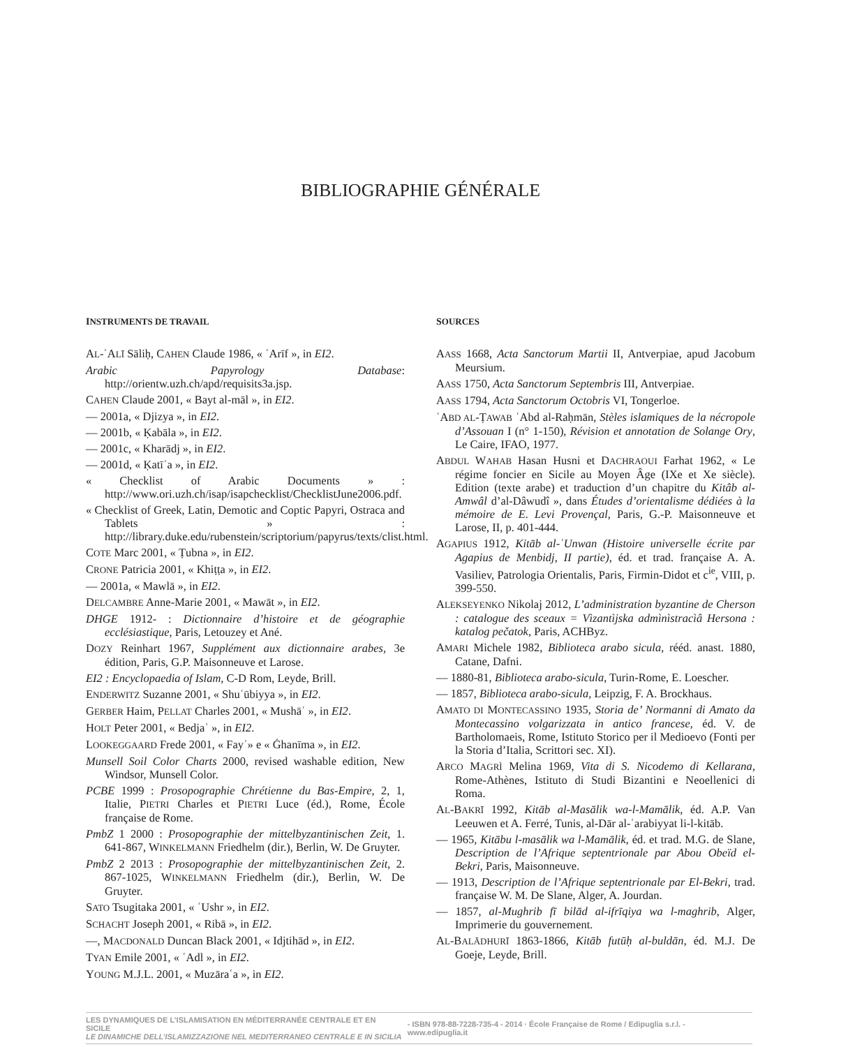BIBLIOGRAPHIE GÉNÉRALE
INSTRUMENTS DE TRAVAIL
AL-ʿALĪ Sāliḥ, CAHEN Claude 1986, « ʿArīf », in EI2.
Arabic Papyrology Database: http://orientw.uzh.ch/apd/requisits3a.jsp.
CAHEN Claude 2001, « Bayt al-māl », in EI2.
— 2001a, « Djizya », in EI2.
— 2001b, « Ḳabāla », in EI2.
— 2001c, « Kharādj », in EI2.
— 2001d, « Ḳatīʾa », in EI2.
« Checklist of Arabic Documents » : http://www.ori.uzh.ch/isap/isapchecklist/ChecklistJune2006.pdf.
« Checklist of Greek, Latin, Demotic and Coptic Papyri, Ostraca and Tablets » : http://library.duke.edu/rubenstein/scriptorium/papyrus/texts/clist.html.
COTE Marc 2001, « Ṭubna », in EI2.
CRONE Patricia 2001, « Khiṭṭa », in EI2.
— 2001a, « Mawlā », in EI2.
DELCAMBRE Anne-Marie 2001, « Mawāt », in EI2.
DHGE 1912- : Dictionnaire d’histoire et de géographie ecclésiastique, Paris, Letouzey et Ané.
DOZY Reinhart 1967, Supplément aux dictionnaire arabes, 3e édition, Paris, G.P. Maisonneuve et Larose.
EI2 : Encyclopaedia of Islam, C-D Rom, Leyde, Brill.
ENDERWITZ Suzanne 2001, « Shuʿūbiyya », in EI2.
GERBER Haim, PELLAT Charles 2001, « Mushāʿ », in EI2.
HOLT Peter 2001, « Bedjaʾ », in EI2.
LOOKEGGAARD Frede 2001, « Fayʾ» e « Ġhanīma », in EI2.
Munsell Soil Color Charts 2000, revised washable edition, New Windsor, Munsell Color.
PCBE 1999 : Prosopographie Chrétienne du Bas-Empire, 2, 1, Italie, PIETRI Charles et PIETRI Luce (éd.), Rome, École française de Rome.
PmbZ 1 2000 : Prosopographie der mittelbyzantinischen Zeit, 1. 641-867, WINKELMANN Friedhelm (dir.), Berlin, W. De Gruyter.
PmbZ 2 2013 : Prosopographie der mittelbyzantinischen Zeit, 2. 867-1025, WINKELMANN Friedhelm (dir.), Berlin, W. De Gruyter.
SATO Tsugitaka 2001, « ʿUshr », in EI2.
SCHACHT Joseph 2001, « Ribā », in EI2.
—, MACDONALD Duncan Black 2001, « Idjtihād », in EI2.
TYAN Emile 2001, « ʿAdl », in EI2.
YOUNG M.J.L. 2001, « Muzāraʿa », in EI2.
SOURCES
AASS 1668, Acta Sanctorum Martii II, Antverpiae, apud Jacobum Meursium.
AASS 1750, Acta Sanctorum Septembris III, Antverpiae.
AASS 1794, Acta Sanctorum Octobris VI, Tongerloe.
ʿABD AL-ṬAWAB ʿAbd al-Raḥmān, Stèles islamiques de la nécropole d’Assouan I (n° 1-150), Révision et annotation de Solange Ory, Le Caire, IFAO, 1977.
ABDUL WAHAB Hasan Husni et DACHRAOUI Farhat 1962, « Le régime foncier en Sicile au Moyen Âge (IXe et Xe siècle). Edition (texte arabe) et traduction d’un chapitre du Kitâb al-Amwâl d’al-Dâwudî », dans Études d’orientalisme dédiées à la mémoire de E. Levi Provençal, Paris, G.-P. Maisonneuve et Larose, II, p. 401-444.
AGAPIUS 1912, Kitāb al-ʿUnwan (Histoire universelle écrite par Agapius de Menbidj, II partie), éd. et trad. française A. A. Vasiliev, Patrologia Orientalis, Paris, Firmin-Didot et c<sup>ie</sup>, VIII, p. 399-550.
ALEKSEYENKO Nikolaj 2012, L’administration byzantine de Cherson : catalogue des sceaux = Vìzantìjska admìnìstracìâ Hersona : katalog pečatok, Paris, ACHByz.
AMARI Michele 1982, Biblioteca arabo sicula, rééd. anast. 1880, Catane, Dafni.
— 1880-81, Biblioteca arabo-sicula, Turin-Rome, E. Loescher.
— 1857, Biblioteca arabo-sicula, Leipzig, F. A. Brockhaus.
AMATO DI MONTECASSINO 1935, Storia de’ Normanni di Amato da Montecassino volgarizzata in antico francese, éd. V. de Bartholomaeis, Rome, Istituto Storico per il Medioevo (Fonti per la Storia d’Italia, Scrittori sec. XI).
ARCO MAGRÌ Melina 1969, Vita di S. Nicodemo di Kellarana, Rome-Athènes, Istituto di Studi Bizantini e Neoellenici di Roma.
AL-BAKRĪ 1992, Kitāb al-Masālik wa-l-Mamālik, éd. A.P. Van Leeuwen et A. Ferré, Tunis, al-Dār al-ʿarabiyyat li-l-kitāb.
— 1965, Kitābu l-masālik wa l-Mamālik, éd. et trad. M.G. de Slane, Description de l’Afrique septentrionale par Abou Obeïd el-Bekri, Paris, Maisonneuve.
— 1913, Description de l’Afrique septentrionale par El-Bekri, trad. française W. M. De Slane, Alger, A. Jourdan.
— 1857, al-Mughrib fī bilād al-ifrīqiya wa l-maghrib, Alger, Imprimerie du gouvernement.
AL-BALĀDHURĪ 1863-1866, Kitāb futūḥ al-buldān, éd. M.J. De Goeje, Leyde, Brill.
LES DYNAMIQUES DE L’ISLAMISATION EN MÉDITERRANÉE CENTRALE ET EN SICILE
LE DINAMICHE DELL’ISLAMIZZAZIONE NEL MEDITERRANEO CENTRALE E IN SICILIA
- ISBN 978-88-7228-735-4 - 2014 · École Française de Rome / Edipuglia s.r.l. - www.edipuglia.it